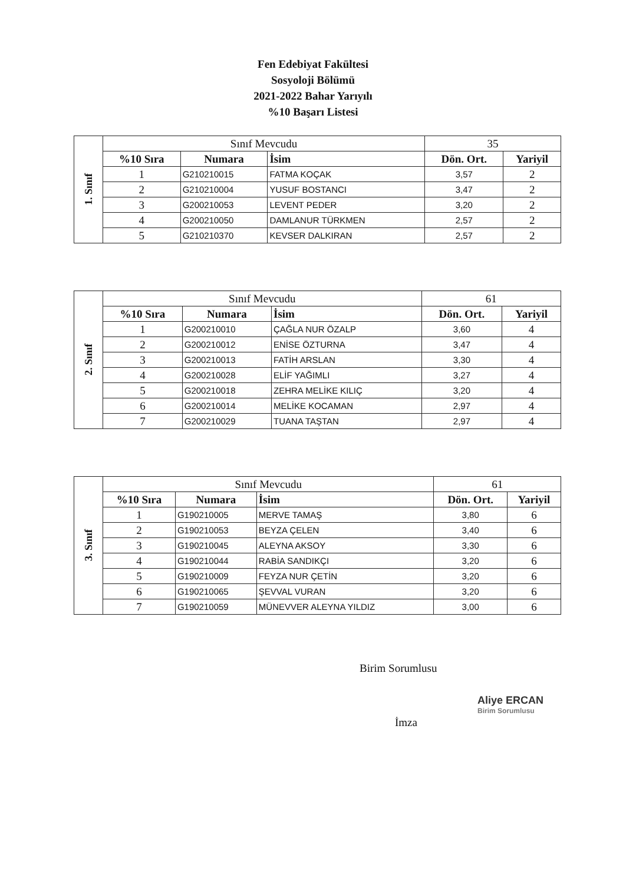Fen Edebiyat Fakültesi
Sosyoloji Bölümü
2021-2022 Bahar Yarıyılı
%10 Başarı Listesi
| 1. Sınıf | Sınıf Mevcudu | | | 35 | |
| | %10 Sıra | Numara | İsim | Dön. Ort. | Yariyil |
| | 1 | G210210015 | FATMA KOÇAK | 3,57 | 2 |
| | 2 | G210210004 | YUSUF BOSTANCI | 3,47 | 2 |
| | 3 | G200210053 | LEVENT PEDER | 3,20 | 2 |
| | 4 | G200210050 | DAMLANUR TÜRKMEN | 2,57 | 2 |
| | 5 | G210210370 | KEVSER DALKIRAN | 2,57 | 2 |
| 2. Sınıf | Sınıf Mevcudu | | | 61 | |
| | %10 Sıra | Numara | İsim | Dön. Ort. | Yariyil |
| | 1 | G200210010 | ÇAĞLA NUR ÖZALP | 3,60 | 4 |
| | 2 | G200210012 | ENİSE ÖZTURNA | 3,47 | 4 |
| | 3 | G200210013 | FATİH ARSLAN | 3,30 | 4 |
| | 4 | G200210028 | ELİF YAĞIMLI | 3,27 | 4 |
| | 5 | G200210018 | ZEHRA MELİKE KILIÇ | 3,20 | 4 |
| | 6 | G200210014 | MELİKE KOCAMAN | 2,97 | 4 |
| | 7 | G200210029 | TUANA TAŞTAN | 2,97 | 4 |
| 3. Sınıf | Sınıf Mevcudu | | | 61 | |
| | %10 Sıra | Numara | İsim | Dön. Ort. | Yariyil |
| | 1 | G190210005 | MERVE TAMAŞ | 3,80 | 6 |
| | 2 | G190210053 | BEYZA ÇELEN | 3,40 | 6 |
| | 3 | G190210045 | ALEYNA AKSOY | 3,30 | 6 |
| | 4 | G190210044 | RABİA SANDIKÇI | 3,20 | 6 |
| | 5 | G190210009 | FEYZA NUR ÇETİN | 3,20 | 6 |
| | 6 | G190210065 | ŞEVVAL VURAN | 3,20 | 6 |
| | 7 | G190210059 | MÜNEVVER ALEYNA YILDIZ | 3,00 | 6 |
Birim Sorumlusu
İmza
Aliye ERCAN
Birim Sorumlusu